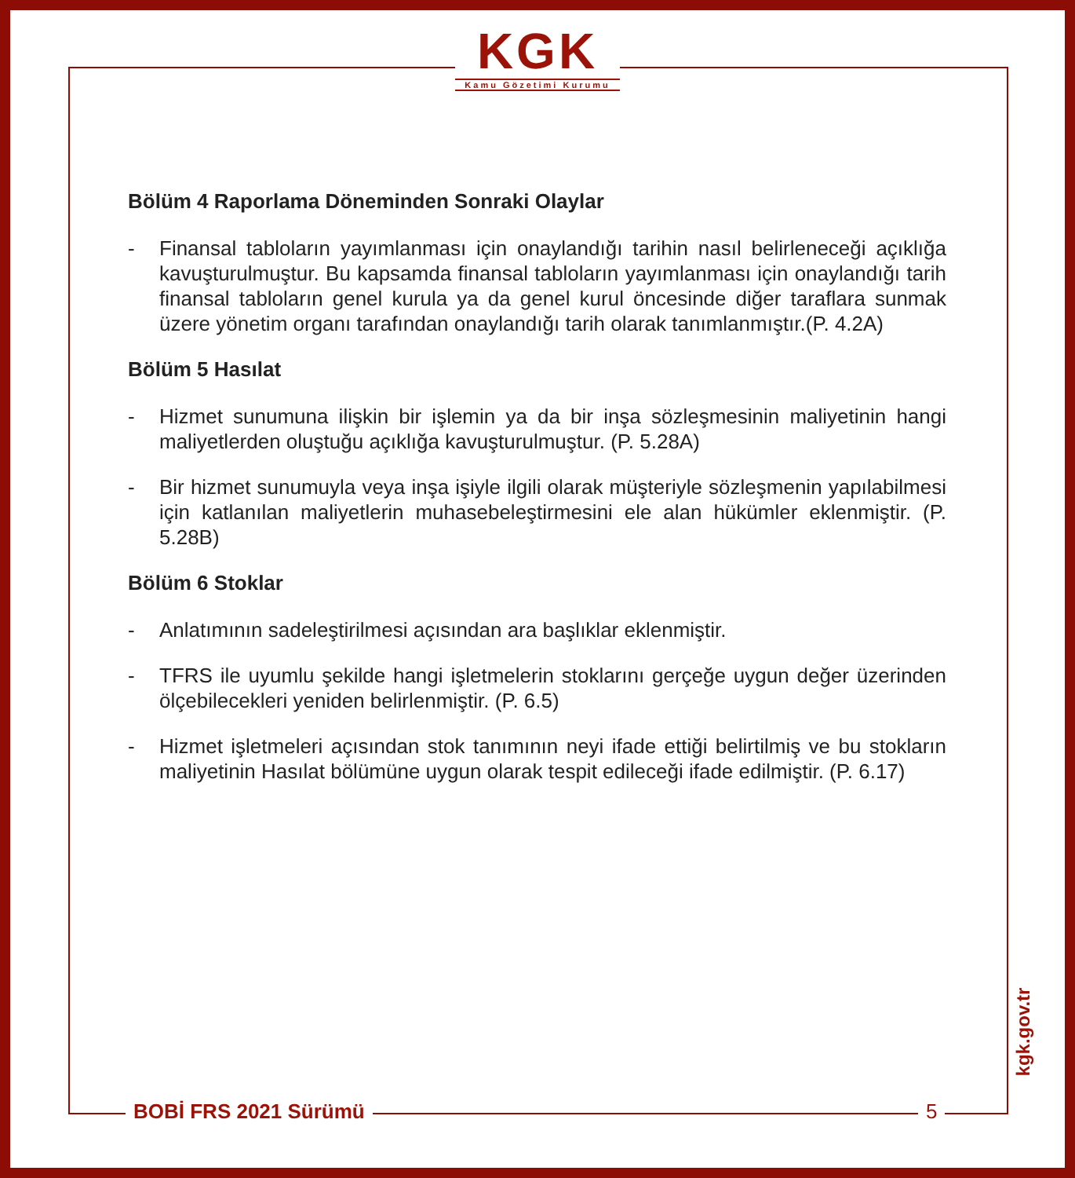KGK
Kamu Gözetimi Kurumu
Bölüm 4 Raporlama Döneminden Sonraki Olaylar
- Finansal tabloların yayımlanması için onaylandığı tarihin nasıl belirleneceği açıklığa kavuşturulmuştur. Bu kapsamda finansal tabloların yayımlanması için onaylandığı tarih finansal tabloların genel kurula ya da genel kurul öncesinde diğer taraflara sunmak üzere yönetim organı tarafından onaylandığı tarih olarak tanımlanmıştır.(P. 4.2A)
Bölüm 5 Hasılat
- Hizmet sunumuna ilişkin bir işlemin ya da bir inşa sözleşmesinin maliyetinin hangi maliyetlerden oluştuğu açıklığa kavuşturulmuştur. (P. 5.28A)
- Bir hizmet sunumuyla veya inşa işiyle ilgili olarak müşteriyle sözleşmenin yapılabilmesi için katlanılan maliyetlerin muhasebeleştirmesini ele alan hükümler eklenmiştir. (P. 5.28B)
Bölüm 6 Stoklar
- Anlatımının sadeleştirilmesi açısından ara başlıklar eklenmiştir.
- TFRS ile uyumlu şekilde hangi işletmelerin stoklarını gerçeğe uygun değer üzerinden ölçebilecekleri yeniden belirlenmiştir. (P. 6.5)
- Hizmet işletmeleri açısından stok tanımının neyi ifade ettiği belirtilmiş ve bu stokların maliyetinin Hasılat bölümüne uygun olarak tespit edileceği ifade edilmiştir. (P. 6.17)
kgk.gov.tr
BOBİ FRS 2021 Sürümü 5